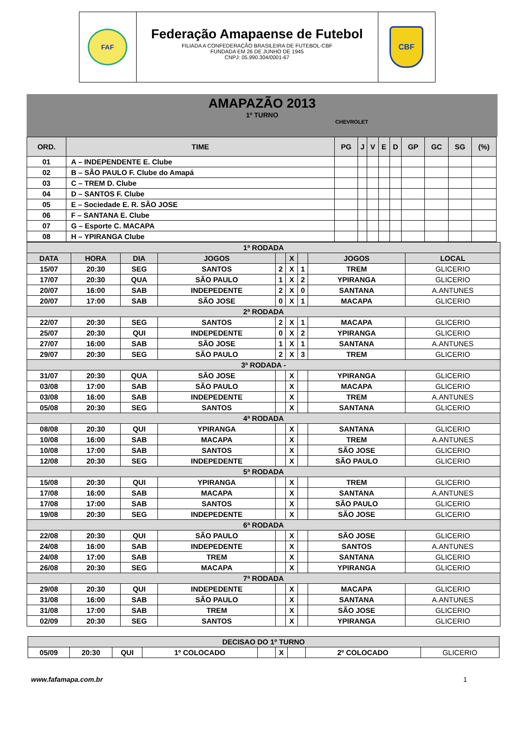FAF
Federação Amapaense de Futebol
FILIADA A CONFEDERAÇÃO BRASILEIRA DE FUTEBOL-CBF
FUNDADA EM 26 DE JUNHO DE 1945
CNPJ: 05.990.304/0001-67
CBF
AMAPAZÃO 2013
1º TURNO
CHEVROLET
| ORD. | TIME | PG | J | V | E | D | GP | GC | SG | (%) |
| --- | --- | --- | --- | --- | --- | --- | --- | --- | --- | --- |
| 01 | A – INDEPENDENTE E. Clube | | | | | | | | | |
| 02 | B – SÃO PAULO F. Clube do Amapá | | | | | | | | | |
| 03 | C – TREM D. Clube | | | | | | | | | |
| 04 | D – SANTOS F. Clube | | | | | | | | | |
| 05 | E – Sociedade E. R. SÃO JOSE | | | | | | | | | |
| 06 | F – SANTANA E. Clube | | | | | | | | | |
| 07 | G – Esporte C. MACAPA | | | | | | | | | |
| 08 | H – YPIRANGA Clube | | | | | | | | | |
| 1ª RODADA | | | | | | | | |
| DATA | HORA | DIA | JOGOS | | X | | JOGOS | LOCAL |
| 15/07 | 20:30 | SEG | SANTOS | 2 | X | 1 | TREM | GLICERIO |
| 17/07 | 20:30 | QUA | SÃO PAULO | 1 | X | 2 | YPIRANGA | GLICERIO |
| 20/07 | 16:00 | SAB | INDEPEDENTE | 2 | X | 0 | SANTANA | A.ANTUNES |
| 20/07 | 17:00 | SAB | SÃO JOSE | 0 | X | 1 | MACAPA | GLICERIO |
| 2ª RODADA | | | | | | | | |
| 22/07 | 20:30 | SEG | SANTOS | 2 | X | 1 | MACAPA | GLICERIO |
| 25/07 | 20:30 | QUI | INDEPEDENTE | 0 | X | 2 | YPIRANGA | GLICERIO |
| 27/07 | 16:00 | SAB | SÃO JOSE | 1 | X | 1 | SANTANA | A.ANTUNES |
| 29/07 | 20:30 | SEG | SÃO PAULO | 2 | X | 3 | TREM | GLICERIO |
| 3ª RODADA - | | | | | | | | |
| 31/07 | 20:30 | QUA | SÃO JOSE | | X | | YPIRANGA | GLICERIO |
| 03/08 | 17:00 | SAB | SÃO PAULO | | X | | MACAPA | GLICERIO |
| 03/08 | 16:00 | SAB | INDEPEDENTE | | X | | TREM | A.ANTUNES |
| 05/08 | 20:30 | SEG | SANTOS | | X | | SANTANA | GLICERIO |
| 4ª RODADA | | | | | | | | |
| 08/08 | 20:30 | QUI | YPIRANGA | | X | | SANTANA | GLICERIO |
| 10/08 | 16:00 | SAB | MACAPA | | X | | TREM | A.ANTUNES |
| 10/08 | 17:00 | SAB | SANTOS | | X | | SÃO JOSE | GLICERIO |
| 12/08 | 20:30 | SEG | INDEPEDENTE | | X | | SÃO PAULO | GLICERIO |
| 5ª RODADA | | | | | | | | |
| 15/08 | 20:30 | QUI | YPIRANGA | | X | | TREM | GLICERIO |
| 17/08 | 16:00 | SAB | MACAPA | | X | | SANTANA | A.ANTUNES |
| 17/08 | 17:00 | SAB | SANTOS | | X | | SÃO PAULO | GLICERIO |
| 19/08 | 20:30 | SEG | INDEPEDENTE | | X | | SÃO JOSE | GLICERIO |
| 6ª RODADA | | | | | | | | |
| 22/08 | 20:30 | QUI | SÃO PAULO | | X | | SÃO JOSE | GLICERIO |
| 24/08 | 16:00 | SAB | INDEPEDENTE | | X | | SANTOS | A.ANTUNES |
| 24/08 | 17:00 | SAB | TREM | | X | | SANTANA | GLICERIO |
| 26/08 | 20:30 | SEG | MACAPA | | X | | YPIRANGA | GLICERIO |
| 7ª RODADA | | | | | | | | |
| 29/08 | 20:30 | QUI | INDEPEDENTE | | X | | MACAPA | GLICERIO |
| 31/08 | 16:00 | SAB | SÃO PAULO | | X | | SANTANA | A.ANTUNES |
| 31/08 | 17:00 | SAB | TREM | | X | | SÃO JOSE | GLICERIO |
| 02/09 | 20:30 | SEG | SANTOS | | X | | YPIRANGA | GLICERIO |
| DECISAO DO 1º TURNO | | | | | | | | |
| 05/09 | 20:30 | QUI | 1º COLOCADO | | X | | 2º COLOCADO | GLICERIO |
www.fafamapa.com.br 1